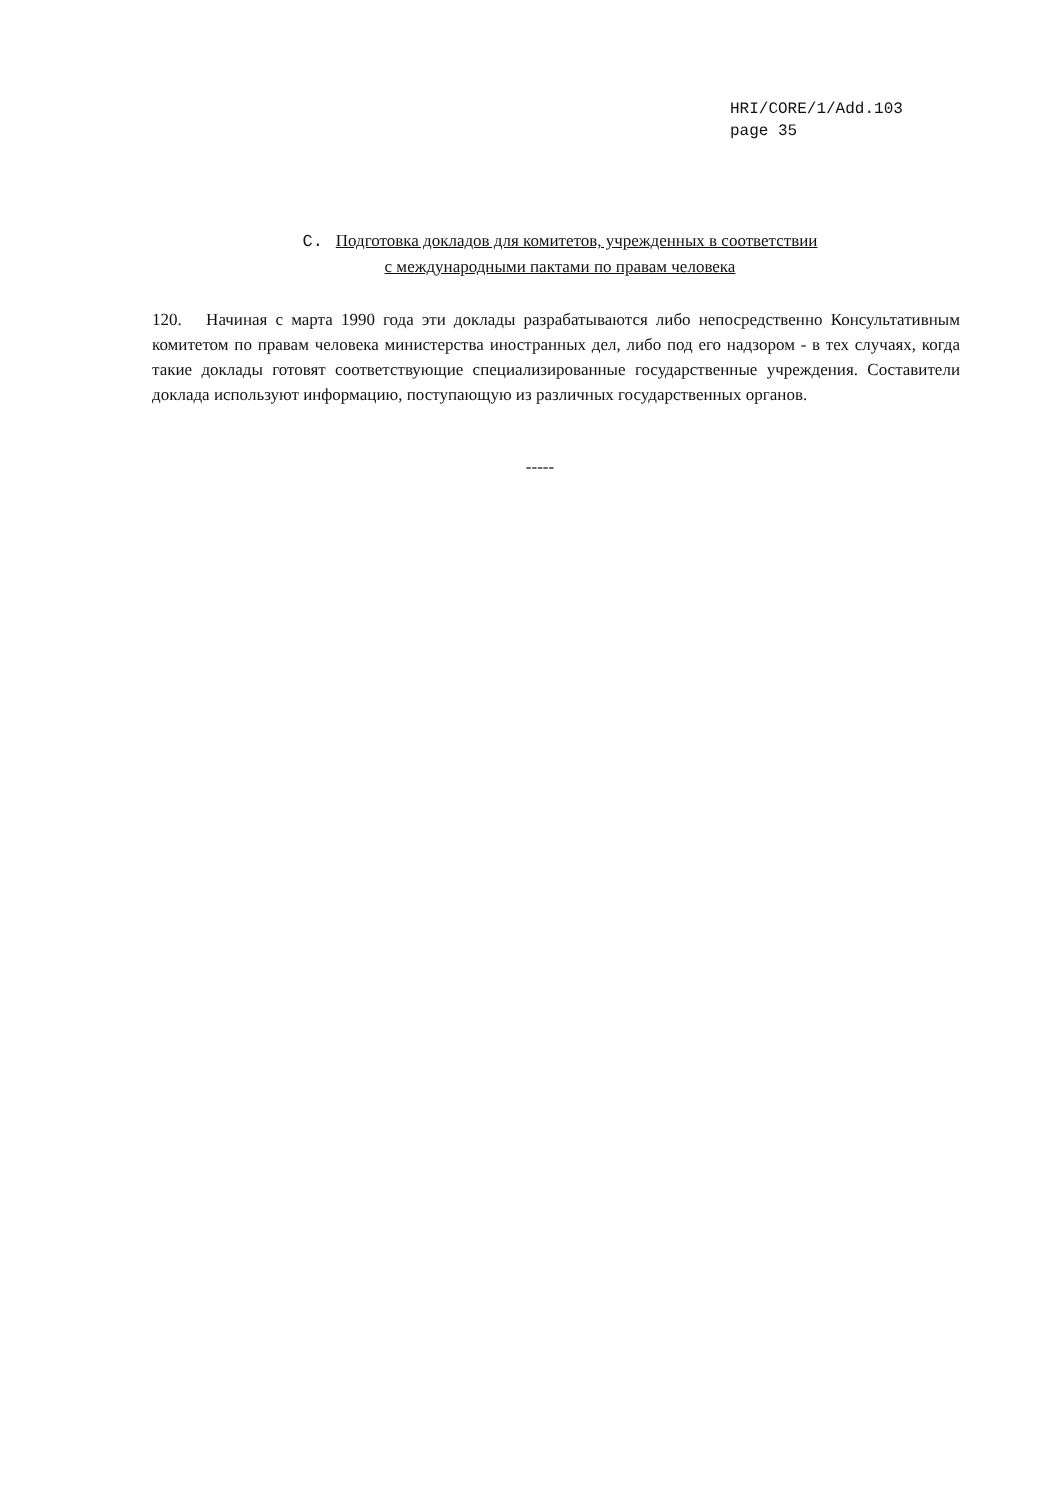HRI/CORE/1/Add.103
page 35
C. Подготовка докладов для комитетов, учрежденных в соответствии
с международными пактами по правам человека
120. Начиная с марта 1990 года эти доклады разрабатываются либо непосредственно Консультативным комитетом по правам человека министерства иностранных дел, либо под его надзором - в тех случаях, когда такие доклады готовят соответствующие специализированные государственные учреждения. Составители доклада используют информацию, поступающую из различных государственных органов.
-----